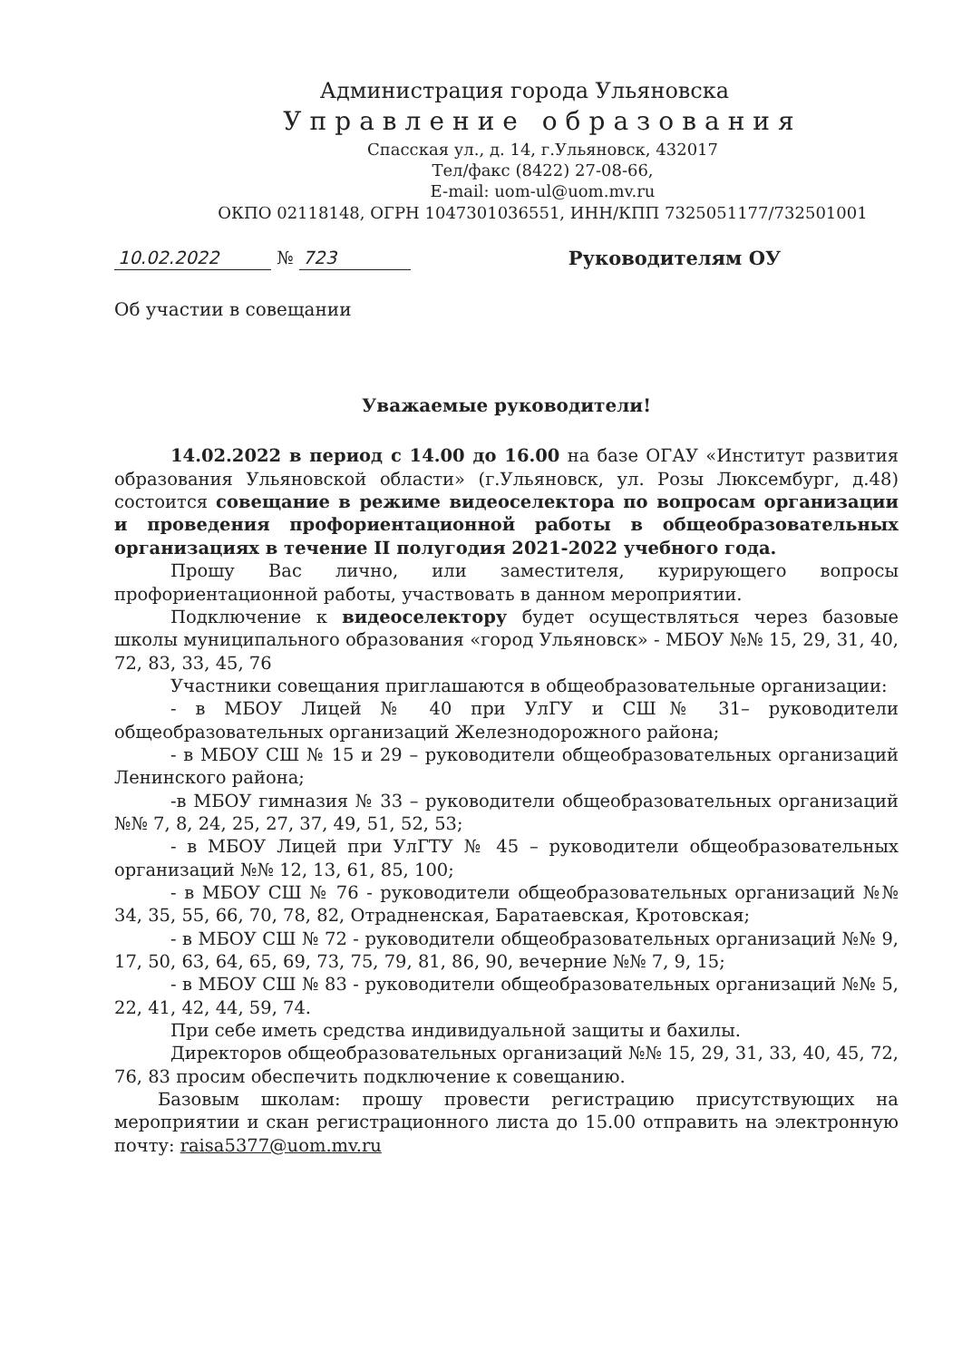Администрация города Ульяновска
Управление образования
Спасская ул., д. 14, г.Ульяновск, 432017
Тел/факс (8422) 27-08-66,
E-mail: uom-ul@uom.mv.ru
ОКПО 02118148, ОГРН 1047301036551, ИНН/КПП 7325051177/732501001
10.02.2022 № 723
Руководителям ОУ
Об участии в совещании
Уважаемые руководители!
14.02.2022 в период с 14.00 до 16.00 на базе ОГАУ «Институт развития образования Ульяновской области» (г.Ульяновск, ул. Розы Люксембург, д.48) состоится совещание в режиме видеоселектора по вопросам организации и проведения профориентационной работы в общеобразовательных организациях в течение II полугодия 2021-2022 учебного года.
Прошу Вас лично, или заместителя, курирующего вопросы профориентационной работы, участвовать в данном мероприятии.
Подключение к видеоселектору будет осуществляться через базовые школы муниципального образования «город Ульяновск» - МБОУ №№ 15, 29, 31, 40, 72, 83, 33, 45, 76
Участники совещания приглашаются в общеобразовательные организации:
- в МБОУ Лицей № 40 при УлГУ и СШ№ 31– руководители общеобразовательных организаций Железнодорожного района;
- в МБОУ СШ № 15 и 29 – руководители общеобразовательных организаций Ленинского района;
-в МБОУ гимназия № 33 – руководители общеобразовательных организаций №№ 7, 8, 24, 25, 27, 37, 49, 51, 52, 53;
- в МБОУ Лицей при УлГТУ № 45 – руководители общеобразовательных организаций №№ 12, 13, 61, 85, 100;
- в МБОУ СШ № 76 - руководители общеобразовательных организаций №№ 34, 35, 55, 66, 70, 78, 82, Отрадненская, Баратаевская, Кротовская;
- в МБОУ СШ № 72 - руководители общеобразовательных организаций №№ 9, 17, 50, 63, 64, 65, 69, 73, 75, 79, 81, 86, 90, вечерние №№ 7, 9, 15;
- в МБОУ СШ № 83 - руководители общеобразовательных организаций №№ 5, 22, 41, 42, 44, 59, 74.
При себе иметь средства индивидуальной защиты и бахилы.
Директоров общеобразовательных организаций №№ 15, 29, 31, 33, 40, 45, 72, 76, 83 просим обеспечить подключение к совещанию.
Базовым школам: прошу провести регистрацию присутствующих на мероприятии и скан регистрационного листа до 15.00 отправить на электронную почту: raisa5377@uom.mv.ru